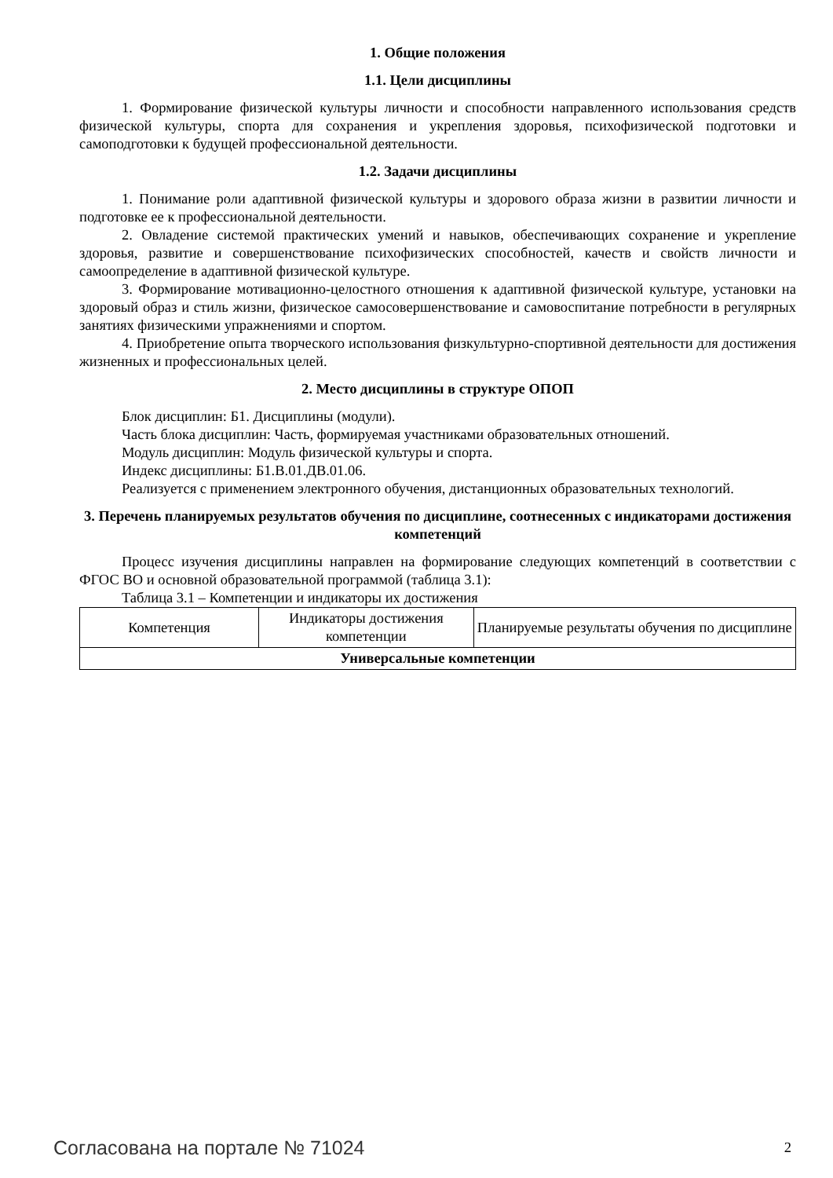1. Общие положения
1.1. Цели дисциплины
1. Формирование физической культуры личности и способности направленного использования средств физической культуры, спорта для сохранения и укрепления здоровья, психофизической подготовки и самоподготовки к будущей профессиональной деятельности.
1.2. Задачи дисциплины
1. Понимание роли адаптивной физической культуры и здорового образа жизни в развитии личности и подготовке ее к профессиональной деятельности.
2. Овладение системой практических умений и навыков, обеспечивающих сохранение и укрепление здоровья, развитие и совершенствование психофизических способностей, качеств и свойств личности и самоопределение в адаптивной физической культуре.
3. Формирование мотивационно-целостного отношения к адаптивной физической культуре, установки на здоровый образ и стиль жизни, физическое самосовершенствование и самовоспитание потребности в регулярных занятиях физическими упражнениями и спортом.
4. Приобретение опыта творческого использования физкультурно-спортивной деятельности для достижения жизненных и профессиональных целей.
2. Место дисциплины в структуре ОПОП
Блок дисциплин: Б1. Дисциплины (модули).
Часть блока дисциплин: Часть, формируемая участниками образовательных отношений.
Модуль дисциплин: Модуль физической культуры и спорта.
Индекс дисциплины: Б1.В.01.ДВ.01.06.
Реализуется с применением электронного обучения, дистанционных образовательных технологий.
3. Перечень планируемых результатов обучения по дисциплине, соотнесенных с индикаторами достижения компетенций
Процесс изучения дисциплины направлен на формирование следующих компетенций в соответствии с ФГОС ВО и основной образовательной программой (таблица 3.1):
Таблица 3.1 – Компетенции и индикаторы их достижения
| Компетенция | Индикаторы достижения компетенции | Планируемые результаты обучения по дисциплине |
| --- | --- | --- |
| Универсальные компетенции | | |
Согласована на портале № 71024 2